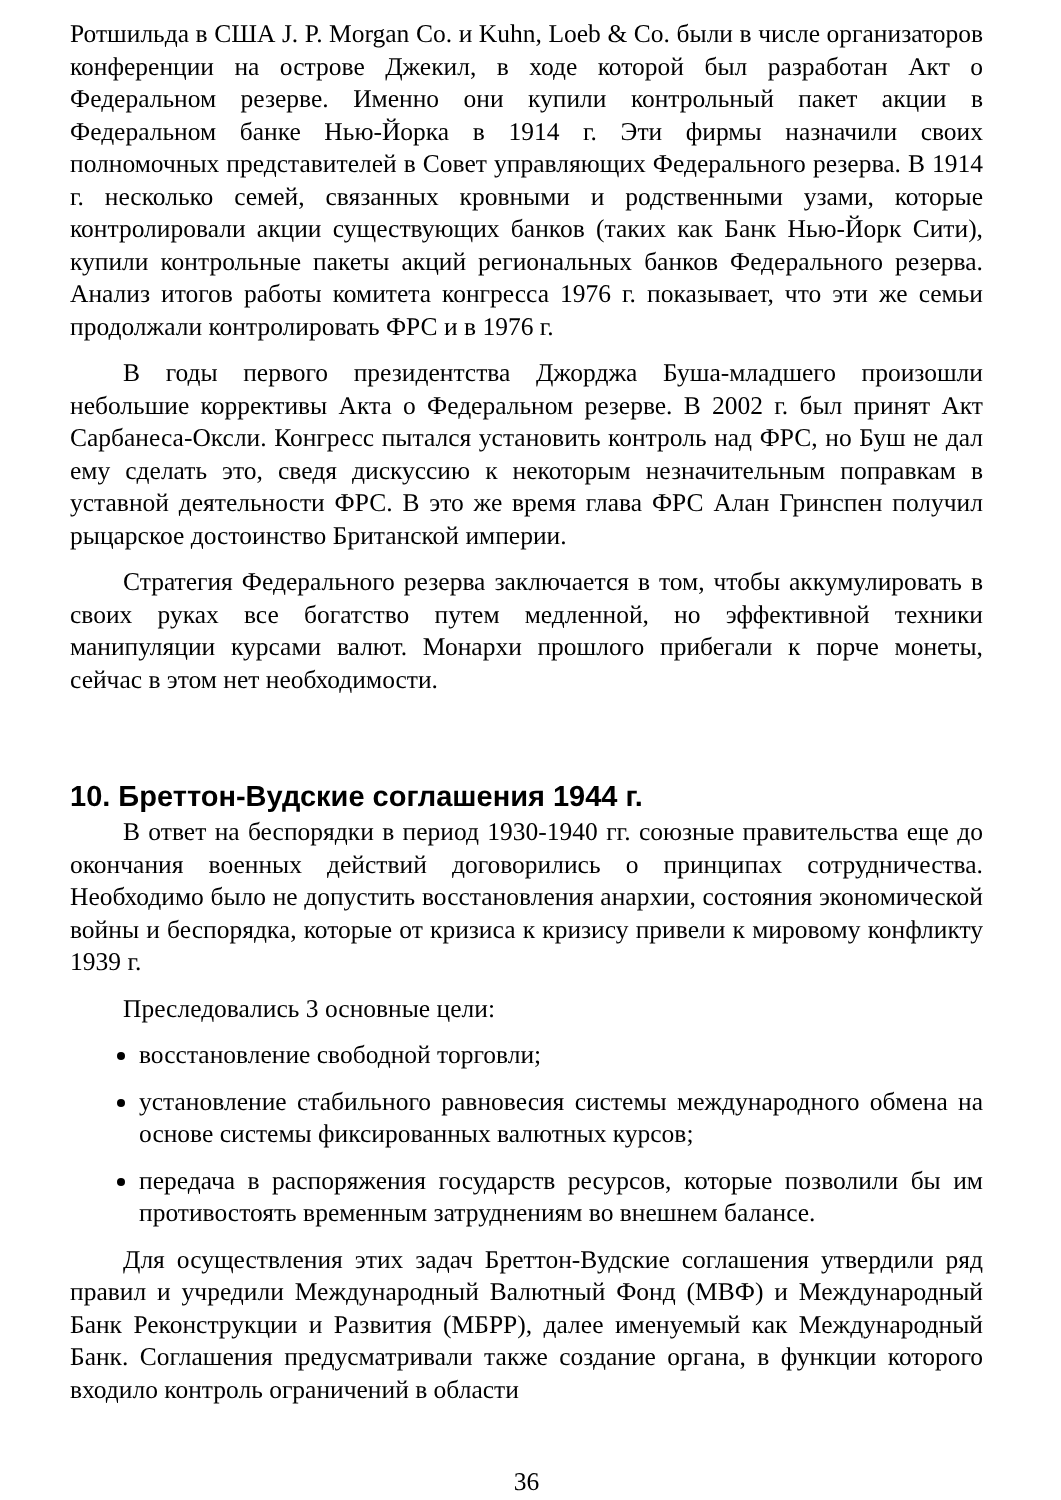Ротшильда в США J. P. Morgan Co. и Kuhn, Loeb & Co. были в числе организаторов конференции на острове Джекил, в ходе которой был разработан Акт о Федеральном резерве. Именно они купили контрольный пакет акции в Федеральном банке Нью-Йорка в 1914 г. Эти фирмы назначили своих полномочных представителей в Совет управляющих Федерального резерва. В 1914 г. несколько семей, связанных кровными и родственными узами, которые контролировали акции существующих банков (таких как Банк Нью-Йорк Сити), купили контрольные пакеты акций региональных банков Федерального резерва. Анализ итогов работы комитета конгресса 1976 г. показывает, что эти же семьи продолжали контролировать ФРС и в 1976 г.
В годы первого президентства Джорджа Буша-младшего произошли небольшие коррективы Акта о Федеральном резерве. В 2002 г. был принят Акт Сарбанеса-Оксли. Конгресс пытался установить контроль над ФРС, но Буш не дал ему сделать это, сведя дискуссию к некоторым незначительным поправкам в уставной деятельности ФРС. В это же время глава ФРС Алан Гринспен получил рыцарское достоинство Британской империи.
Стратегия Федерального резерва заключается в том, чтобы аккумулировать в своих руках все богатство путем медленной, но эффективной техники манипуляции курсами валют. Монархи прошлого прибегали к порче монеты, сейчас в этом нет необходимости.
10. Бреттон-Вудские соглашения 1944 г.
В ответ на беспорядки в период 1930-1940 гг. союзные правительства еще до окончания военных действий договорились о принципах сотрудничества. Необходимо было не допустить восстановления анархии, состояния экономической войны и беспорядка, которые от кризиса к кризису привели к мировому конфликту 1939 г.
Преследовались 3 основные цели:
восстановление свободной торговли;
установление стабильного равновесия системы международного обмена на основе системы фиксированных валютных курсов;
передача в распоряжения государств ресурсов, которые позволили бы им противостоять временным затруднениям во внешнем балансе.
Для осуществления этих задач Бреттон-Вудские соглашения утвердили ряд правил и учредили Международный Валютный Фонд (МВФ) и Международный Банк Реконструкции и Развития (МБРР), далее именуемый как Международный Банк. Соглашения предусматривали также создание органа, в функции которого входило контроль ограничений в области
36